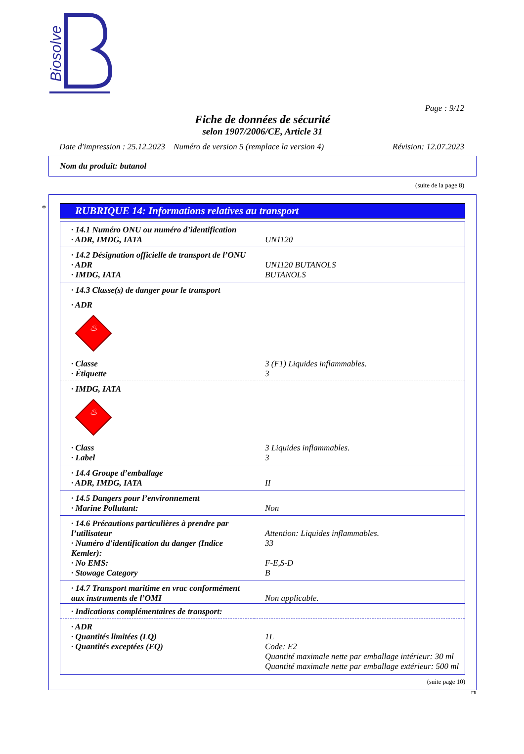Biosolve
Page : 9/12
Fiche de données de sécurité
selon 1907/2006/CE, Article 31
Date d'impression : 25.12.2023 Numéro de version 5 (remplace la version 4) Révision: 12.07.2023
Nom du produit: butanol
(suite de la page 8)
*
RUBRIQUE 14: Informations relatives au transport
| · 14.1 Numéro ONU ou numéro d’identification | |
| · ADR, IMDG, IATA | UN1120 |
| · 14.2 Désignation officielle de transport de l’ONU | |
| · ADR | UN1120 BUTANOLS |
| · IMDG, IATA | BUTANOLS |
| · 14.3 Classe(s) de danger pour le transport | |
| · ADR | |
| ♨ | |
| · Classe | 3 (F1) Liquides inflammables. |
| · Étiquette | 3 |
| · IMDG, IATA | |
| ♨ | |
| · Class | 3 Liquides inflammables. |
| · Label | 3 |
| · 14.4 Groupe d’emballage | |
| · ADR, IMDG, IATA | II |
| · 14.5 Dangers pour l’environnement | |
| · Marine Pollutant: | Non |
| · 14.6 Précautions particulières à prendre par l’utilisateur | Attention: Liquides inflammables. |
| · Numéro d'identification du danger (Indice Kemler): | 33 |
| · No EMS: | F-E,S-D |
| · Stowage Category | B |
| · 14.7 Transport maritime en vrac conformément aux instruments de l’OMI | Non applicable. |
| · Indications complémentaires de transport: | |
| · ADR | |
| · Quantités limitées (LQ) | 1L |
| · Quantités exceptées (EQ) | Code: E2 Quantité maximale nette par emballage intérieur: 30 ml Quantité maximale nette par emballage extérieur: 500 ml |
(suite page 10)
FR